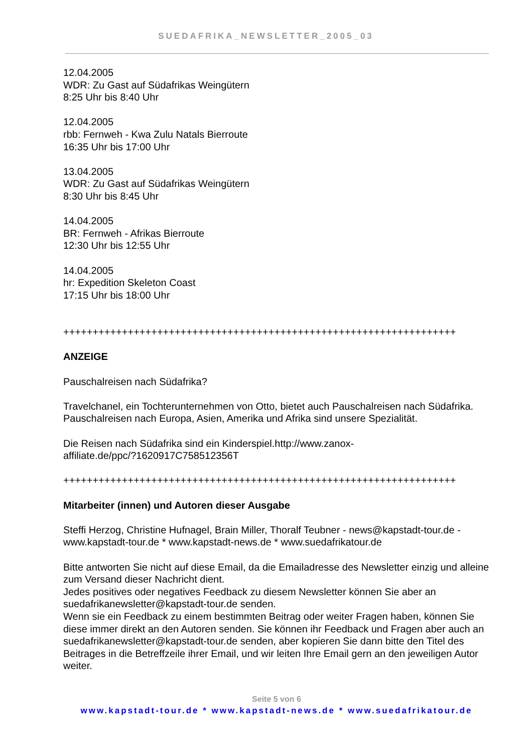SUEDAFRIKA_NEWSLETTER_2005_03
12.04.2005
WDR: Zu Gast auf Südafrikas Weingütern
8:25 Uhr bis 8:40 Uhr
12.04.2005
rbb: Fernweh - Kwa Zulu Natals Bierroute
16:35 Uhr bis 17:00 Uhr
13.04.2005
WDR: Zu Gast auf Südafrikas Weingütern
8:30 Uhr bis 8:45 Uhr
14.04.2005
BR: Fernweh - Afrikas Bierroute
12:30 Uhr bis 12:55 Uhr
14.04.2005
hr: Expedition Skeleton Coast
17:15 Uhr bis 18:00 Uhr
+++++++++++++++++++++++++++++++++++++++++++++++++++++++++++++++++++
ANZEIGE
Pauschalreisen nach Südafrika?
Travelchanel, ein Tochterunternehmen von Otto, bietet auch Pauschalreisen nach Südafrika. Pauschalreisen nach Europa, Asien, Amerika und Afrika sind unsere Spezialität.
Die Reisen nach Südafrika sind ein Kinderspiel.http://www.zanox-
affiliate.de/ppc/?1620917C758512356T
+++++++++++++++++++++++++++++++++++++++++++++++++++++++++++++++++++
Mitarbeiter (innen) und Autoren dieser Ausgabe
Steffi Herzog, Christine Hufnagel, Brain Miller, Thoralf Teubner - news@kapstadt-tour.de - www.kapstadt-tour.de * www.kapstadt-news.de * www.suedafrikatour.de
Bitte antworten Sie nicht auf diese Email, da die Emailadresse des Newsletter einzig und alleine zum Versand dieser Nachricht dient.
Jedes positives oder negatives Feedback zu diesem Newsletter können Sie aber an suedafrikanewsletter@kapstadt-tour.de senden.
Wenn sie ein Feedback zu einem bestimmten Beitrag oder weiter Fragen haben, können Sie diese immer direkt an den Autoren senden. Sie können ihr Feedback und Fragen aber auch an suedafrikanewsletter@kapstadt-tour.de senden, aber kopieren Sie dann bitte den Titel des Beitrages in die Betreffzeile ihrer Email, und wir leiten Ihre Email gern an den jeweiligen Autor weiter.
Seite 5 von 6
www.kapstadt-tour.de * www.kapstadt-news.de * www.suedafrikatour.de